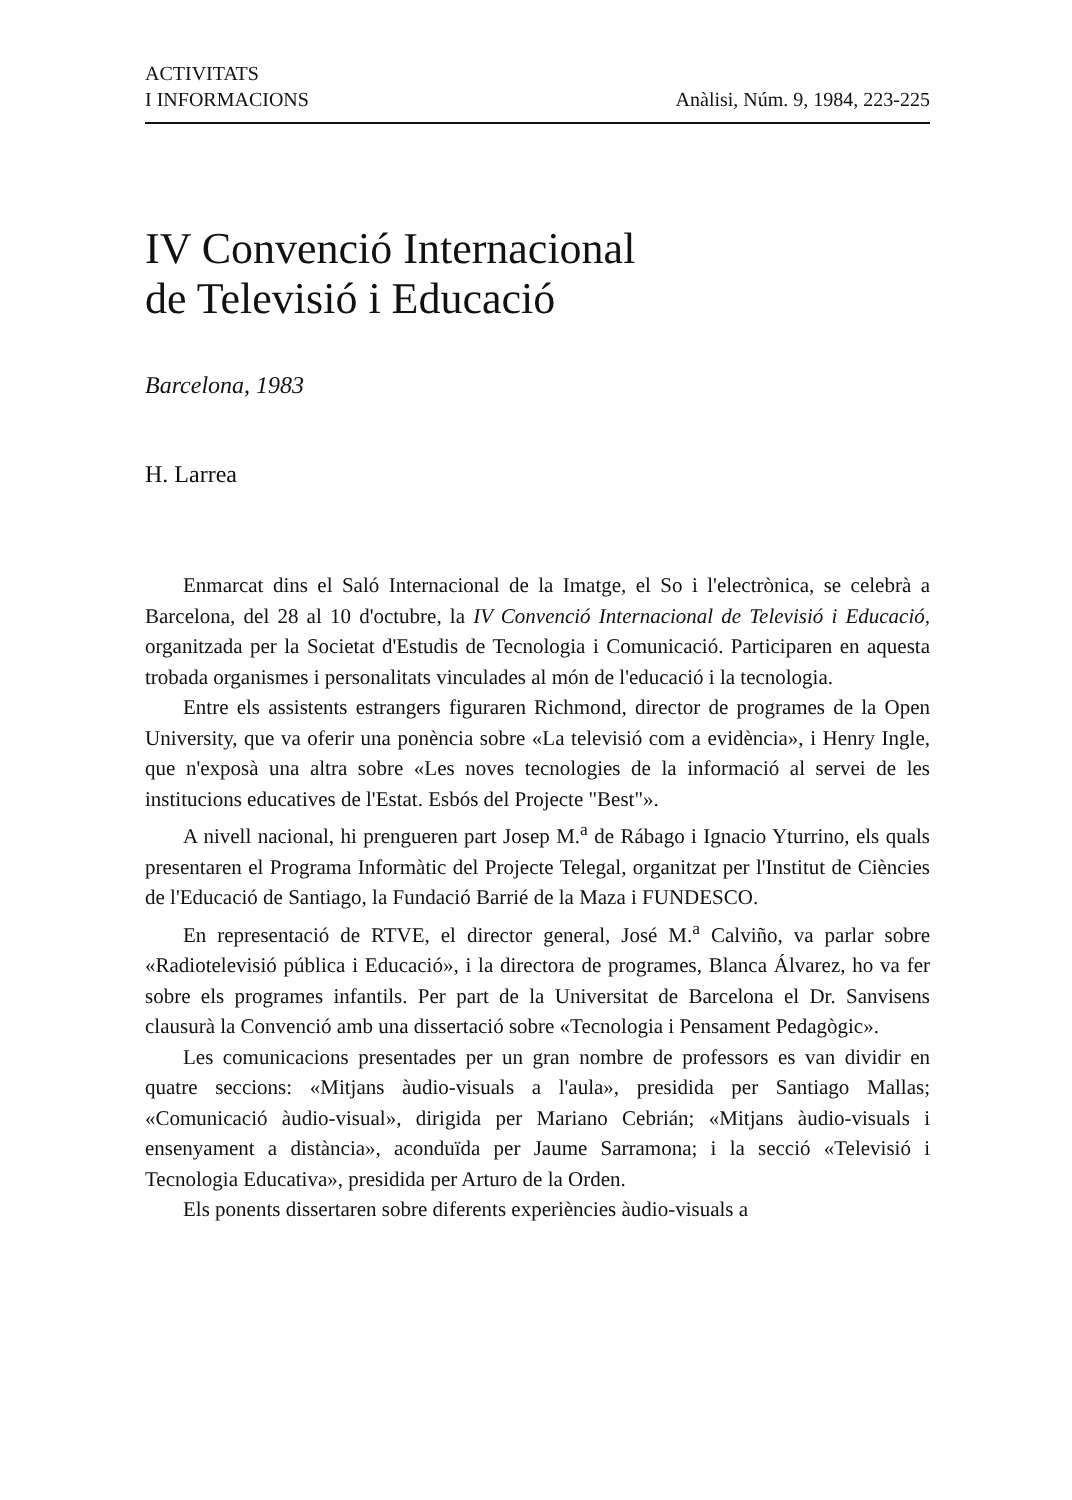ACTIVITATS
I INFORMACIONS
Anàlisi, Núm. 9, 1984, 223-225
IV Convenció Internacional
de Televisió i Educació
Barcelona, 1983
H. Larrea
Enmarcat dins el Saló Internacional de la Imatge, el So i l'electrònica, se celebrà a Barcelona, del 28 al 10 d'octubre, la IV Convenció Internacional de Televisió i Educació, organitzada per la Societat d'Estudis de Tecnologia i Comunicació. Participaren en aquesta trobada organismes i personalitats vinculades al món de l'educació i la tecnologia.
Entre els assistents estrangers figuraren Richmond, director de programes de la Open University, que va oferir una ponència sobre «La televisió com a evidència», i Henry Ingle, que n'exposà una altra sobre «Les noves tecnologies de la informació al servei de les institucions educatives de l'Estat. Esbós del Projecte "Best"».
A nivell nacional, hi prengueren part Josep M.<sup>a</sup> de Rábago i Ignacio Yturrino, els quals presentaren el Programa Informàtic del Projecte Telegal, organitzat per l'Institut de Ciències de l'Educació de Santiago, la Fundació Barrié de la Maza i FUNDESCO.
En representació de RTVE, el director general, José M.<sup>a</sup> Calviño, va parlar sobre «Radiotelevisió pública i Educació», i la directora de programes, Blanca Álvarez, ho va fer sobre els programes infantils. Per part de la Universitat de Barcelona el Dr. Sanvisens clausurà la Convenció amb una dissertació sobre «Tecnologia i Pensament Pedagògic».
Les comunicacions presentades per un gran nombre de professors es van dividir en quatre seccions: «Mitjans àudio-visuals a l'aula», presidida per Santiago Mallas; «Comunicació àudio-visual», dirigida per Mariano Cebrián; «Mitjans àudio-visuals i ensenyament a distància», aconduïda per Jaume Sarramona; i la secció «Televisió i Tecnologia Educativa», presidida per Arturo de la Orden.
Els ponents dissertaren sobre diferents experiències àudio-visuals a